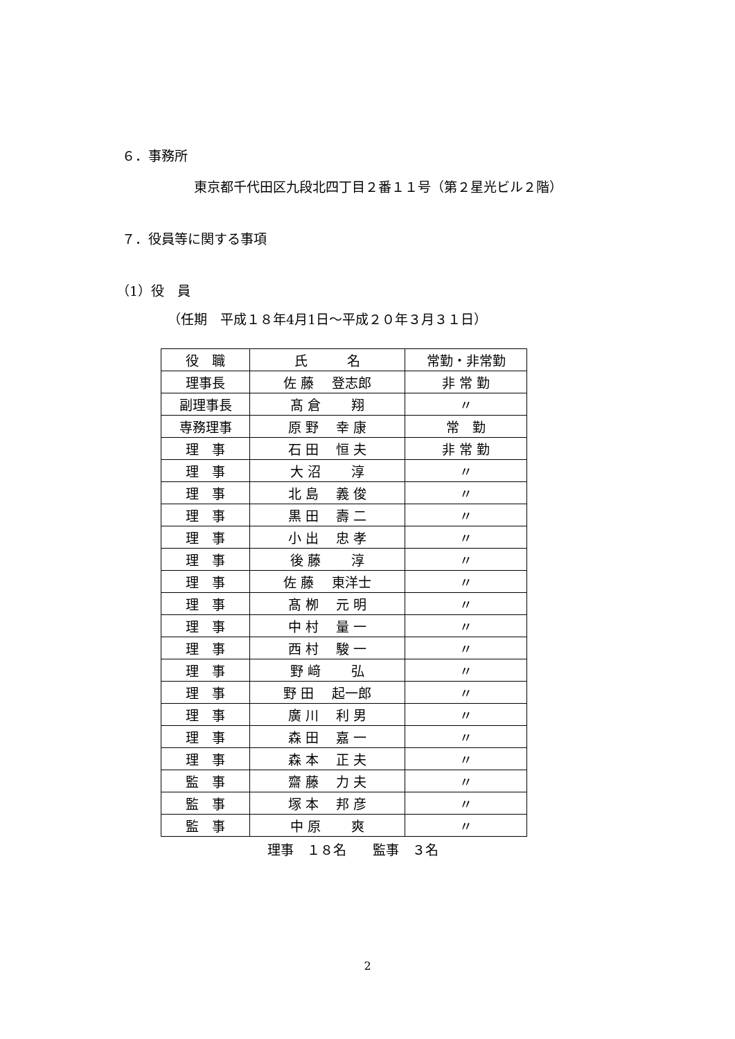６．事務所
東京都千代田区九段北四丁目２番１１号（第２星光ビル２階）
７．役員等に関する事項
（1）役　員
（任期　平成１８年4月1日～平成２０年３月３１日）
| 役 職 | 氏 名 | 常勤・非常勤 |
| 理事長 | 佐 藤 登志郎 | 非 常 勤 |
| 副理事長 | 髙 倉 翔 | 〃 |
| 専務理事 | 原 野 幸 康 | 常 勤 |
| 理 事 | 石 田 恒 夫 | 非 常 勤 |
| 理 事 | 大 沼 淳 | 〃 |
| 理 事 | 北 島 義 俊 | 〃 |
| 理 事 | 黒 田 壽 二 | 〃 |
| 理 事 | 小 出 忠 孝 | 〃 |
| 理 事 | 後 藤 淳 | 〃 |
| 理 事 | 佐 藤 東洋士 | 〃 |
| 理 事 | 髙 栁 元 明 | 〃 |
| 理 事 | 中 村 量 一 | 〃 |
| 理 事 | 西 村 駿 一 | 〃 |
| 理 事 | 野 﨑 弘 | 〃 |
| 理 事 | 野 田 起一郎 | 〃 |
| 理 事 | 廣 川 利 男 | 〃 |
| 理 事 | 森 田 嘉 一 | 〃 |
| 理 事 | 森 本 正 夫 | 〃 |
| 監 事 | 齋 藤 力 夫 | 〃 |
| 監 事 | 塚 本 邦 彦 | 〃 |
| 監 事 | 中 原 爽 | 〃 |
理事　１８名　　監事　３名
2